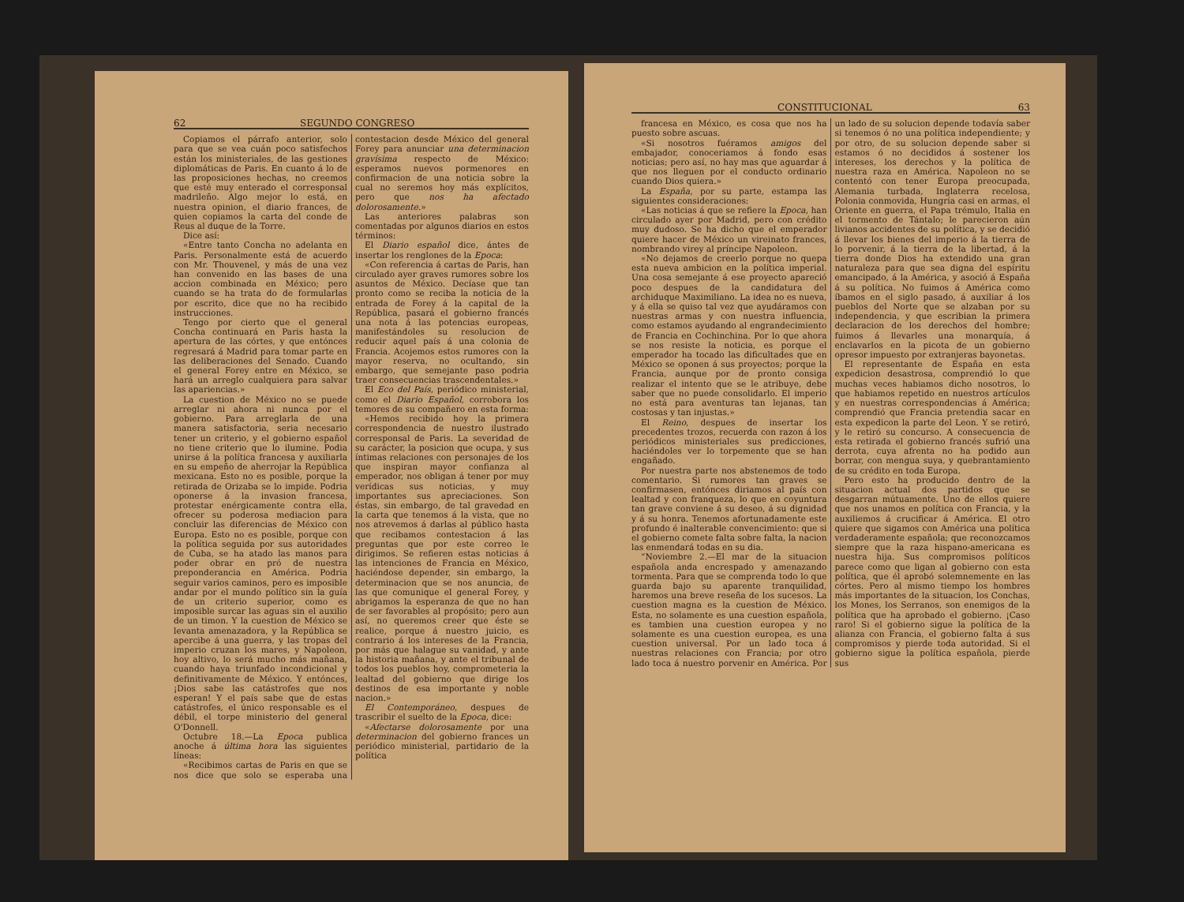62 SEGUNDO CONGRESO
Copiamos el párrafo anterior, solo para que se vea cuán poco satisfechos están los ministeriales, de las gestiones diplomáticas de Paris. En cuanto á lo de las proposiciones hechas, no creemos que esté muy enterado el corresponsal madrileño. Algo mejor lo está, en nuestra opinion, el diario frances, de quien copiamos la carta del conde de Reus al duque de la Torre.
Dice así:
«Entre tanto Concha no adelanta en Paris. Personalmente está de acuerdo con Mr. Thouvenel, y más de una vez han convenido en las bases de una accion combinada en México; pero cuando se ha trata do de formularlas por escrito, dice que no ha recibido instrucciones.
Tengo por cierto que el general Concha continuará en Paris hasta la apertura de las córtes, y que entónces regresará á Madrid para tomar parte en las deliberaciones del Senado. Cuando el general Forey entre en México, se hará un arreglo cualquiera para salvar las apariencias.»
La cuestion de México no se puede arreglar ni ahora ni nunca por el gobierno. Para arreglarla de una manera satisfactoria, seria necesario tener un criterio, y el gobierno español no tiene criterio que lo ilumine. Podia unirse á la política francesa y auxiliarla en su empeño de aherrojar la República mexicana. Esto no es posible, porque la retirada de Orizaba se lo impide. Podria oponerse á la invasion francesa, protestar enérgicamente contra ella, ofrecer su poderosa mediacion para concluir las diferencias de México con Europa. Esto no es posible, porque con la política seguida por sus autoridades de Cuba, se ha atado las manos para poder obrar en pró de nuestra preponderancia en América. Podria seguir varios caminos, pero es imposible andar por el mundo político sin la guía de un criterio superior, como es imposible surcar las aguas sin el auxilio de un timon. Y la cuestion de México se levanta amenazadora, y la República se apercibe á una guerra, y las tropas del imperio cruzan los mares, y Napoleon, hoy altivo, lo será mucho más mañana, cuando haya triunfado incondicional y definitivamente de México. Y entónces, ¡Dios sabe las catástrofes que nos esperan! Y el país sabe que de estas catástrofes, el único responsable es el débil, el torpe ministerio del general O'Donnell.
Octubre 18.—La Epoca publica anoche á última hora las siguientes líneas:
«Recibimos cartas de Paris en que se nos dice que solo se esperaba una contestacion desde México del general Forey para anunciar una determinacion gravísima respecto de México: esperamos nuevos pormenores en confirmacion de una noticia sobre la cual no seremos hoy más explícitos, pero que nos ha afectado dolorosamente.»
Las anteriores palabras son comentadas por algunos diarios en estos términos:
El Diario español dice, ántes de insertar los renglones de la Epoca:
«Con referencia á cartas de Paris, han circulado ayer graves rumores sobre los asuntos de México. Decíase que tan pronto como se reciba la noticia de la entrada de Forey á la capital de la República, pasará el gobierno francés una nota á las potencias europeas, manifestándoles su resolucion de reducir aquel país á una colonia de Francia. Acojemos estos rumores con la mayor reserva, no ocultando, sin embargo, que semejante paso podria traer consecuencias trascendentales.»
El Eco del País, periódico ministerial, como el Diario Español, corrobora los temores de su compañero en esta forma:
«Hemos recibido hoy la primera correspondencia de nuestro ilustrado corresponsal de Paris. La severidad de su carácter, la posicion que ocupa, y sus íntimas relaciones con personajes de los que inspiran mayor confianza al emperador, nos obligan á tener por muy verídicas sus noticias, y muy importantes sus apreciaciones. Son éstas, sin embargo, de tal gravedad en la carta que tenemos á la vista, que no nos atrevemos á darlas al público hasta que recibamos contestacion á las preguntas que por este correo le dirigimos. Se refieren estas noticias á las intenciones de Francia en México, haciéndose depender, sin embargo, la determinacion que se nos anuncia, de las que comunique el general Forey, y abrigamos la esperanza de que no han de ser favorables al propósito; pero aun así, no queremos creer que éste se realice, porque á nuestro juicio, es contrario á los intereses de la Francia, por más que halague su vanidad, y ante la historia mañana, y ante el tribunal de todos los pueblos hoy, comprometeria la lealtad del gobierno que dirige los destinos de esa importante y noble nacion.»
El Contemporáneo, despues de trascribir el suelto de la Epoca, dice:
«Afectarse dolorosamente por una determinacion del gobierno frances un periódico ministerial, partidario de la política
CONSTITUCIONAL 63
francesa en México, es cosa que nos ha puesto sobre ascuas.
«Si nosotros fuéramos amigos del embajador, conoceriamos á fondo esas noticias; pero así, no hay mas que aguardar á que nos lleguen por el conducto ordinario cuando Dios quiera.»
La España, por su parte, estampa las siguientes consideraciones:
«Las noticias á que se refiere la Epoca, han circulado ayer por Madrid, pero con crédito muy dudoso. Se ha dicho que el emperador quiere hacer de México un vireinato frances, nombrando virey al príncipe Napoleon.
«No dejamos de creerlo porque no quepa esta nueva ambicion en la política imperial. Una cosa semejante á ese proyecto apareció poco despues de la candidatura del archiduque Maximiliano. La idea no es nueva, y á ella se quiso tal vez que ayudáramos con nuestras armas y con nuestra influencia, como estamos ayudando al engrandecimiento de Francia en Cochinchina. Por lo que ahora se nos resiste la noticia, es porque el emperador ha tocado las dificultades que en México se oponen á sus proyectos; porque la Francia, aunque por de pronto consiga realizar el intento que se le atribuye, debe saber que no puede consolidarlo. El imperio no está para aventuras tan lejanas, tan costosas y tan injustas.»
El Reino, despues de insertar los precedentes trozos, recuerda con razon á los periódicos ministeriales sus predicciones, haciéndoles ver lo torpemente que se han engañado.
Por nuestra parte nos abstenemos de todo comentario. Si rumores tan graves se confirmasen, entónces diriamos al país con lealtad y con franqueza, lo que en coyuntura tan grave conviene á su deseo, á su dignidad y á su honra. Tenemos afortunadamente este profundo é inalterable convencimiento: que si el gobierno comete falta sobre falta, la nacion las enmendará todas en su dia.
“Noviembre 2.—El mar de la situacion española anda encrespado y amenazando tormenta. Para que se comprenda todo lo que guarda bajo su aparente tranquilidad, haremos una breve reseña de los sucesos. La cuestion magna es la cuestion de México. Esta, no solamente es una cuestion española, es tambien una cuestion europea y no solamente es una cuestion europea, es una cuestion universal. Por un lado toca á nuestras relaciones con Francia; por otro lado toca á nuestro porvenir en América. Por un lado de su solucion depende todavía saber si tenemos ó no una política independiente; y por otro, de su solucion depende saber si estamos ó no decididos á sostener los intereses, los derechos y la política de nuestra raza en América. Napoleon no se contentó con tener Europa preocupada, Alemania turbada, Inglaterra recelosa, Polonia conmovida, Hungría casi en armas, el Oriente en guerra, el Papa trémulo, Italia en el tormento de Tántalo; le parecieron aún livianos accidentes de su política, y se decidió á llevar los bienes del imperio á la tierra de lo porvenir, á la tierra de la libertad, á la tierra donde Dios ha extendido una gran naturaleza para que sea digna del espíritu emancipado, á la América, y asoció á España á su política. No fuimos á América como íbamos en el siglo pasado, á auxiliar á los pueblos del Norte que se alzaban por su independencia, y que escribian la primera declaracion de los derechos del hombre; fuimos á llevarles una monarquía, á enclavarlos en la picota de un gobierno opresor impuesto por extranjeras bayonetas.
El representante de España en esta expedicion desastrosa, comprendió lo que muchas veces habiamos dicho nosotros, lo que habiamos repetido en nuestros artículos y en nuestras correspondencias á América; comprendió que Francia pretendia sacar en esta expedicon la parte del Leon. Y se retiró, y le retiró su concurso. A consecuencia de esta retirada el gobierno francés sufrió una derrota, cuya afrenta no ha podido aun borrar, con mengua suya, y quebrantamiento de su crédito en toda Europa.
Pero esto ha producido dentro de la situacion actual dos partidos que se desgarran mútuamente. Uno de ellos quiere que nos unamos en política con Francia, y la auxiliemos á crucificar á América. El otro quiere que sigamos con América una política verdaderamente española; que reconozcamos siempre que la raza hispano-americana es nuestra hija. Sus compromisos políticos parece como que ligan al gobierno con esta política, que él aprobó solemnemente en las córtes. Pero al mismo tiempo los hombres más importantes de la situacion, los Conchas, los Mones, los Serranos, son enemigos de la política que ha aprobado el gobierno. ¡Caso raro! Si el gobierno sigue la política de la alianza con Francia, el gobierno falta á sus compromisos y pierde toda autoridad. Si el gobierno sigue la política española, pierde sus